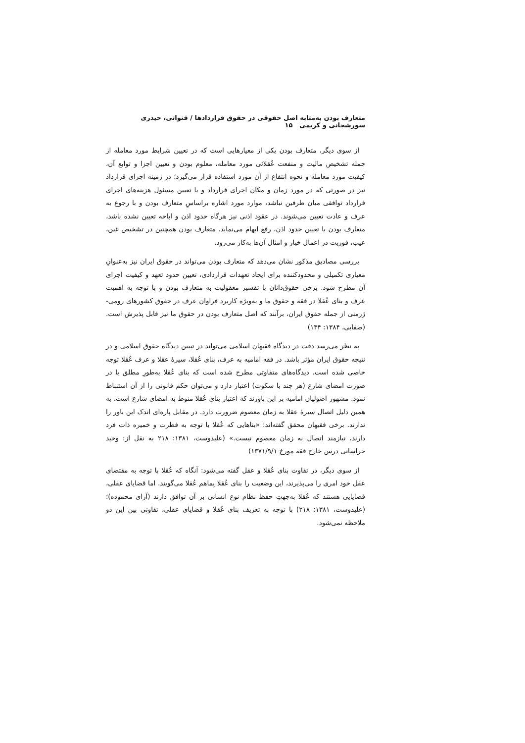متعارف بودن به‌مثابه اصل حقوقی در حقوق قراردادها / قنواتی، حیدری سورشجانی و کریمی ۱۵
از سوی دیگر، متعارف بودن یکی از معیارهایی است که در تعیین شرایط مورد معامله از جمله تشخیص مالیت و منفعت عُقلائی مورد معامله، معلوم بودن و تعیین اجزا و توابع آن، کیفیت مورد معامله و نحوه انتفاع از آن مورد استفاده قرار می‌گیرد؛ در زمینه اجرای قرارداد نیز در صورتی که در مورد زمان و مکان اجرای قرارداد و یا تعیین مسئول هزینه‌های اجرای قرارداد توافقی میان طرفین نباشد، موارد مورد اشاره براساسِ متعارف بودن و با رجوع به عرف و عادت تعیین می‌شوند. در عقود اذنی نیز هرگاه حدود اذن و اباحه تعیین نشده باشد، متعارف بودن با تعیین حدود اذن، رفع ابهام می‌نماید. متعارف بودن همچنین در تشخیص غبن، عیب، فوریت در اعمال خیار و امثال آن‌ها به‌کار می‌رود.
بررسی مصادیق مذکور نشان می‌دهد که متعارف بودن می‌تواند در حقوق ایران نیز به‌عنوانِ معیاری تکمیلی و محدودکننده برای ایجاد تعهدات قراردادی، تعیین حدود تعهد و کیفیت اجرای آن مطرح شود. برخی حقوق‌دانان با تفسیر معقولیت به متعارف بودن و با توجه به اهمیت عرف و بنای عُقلا در فقه و حقوق ما و به‌ویژه کاربرد فراوان عرف در حقوق کشورهای رومی-ژرمنی از جمله حقوق ایران، برآنند که اصل متعارف بودن در حقوق ما نیز قابل پذیرش است. (صفایی، ۱۳۸۴: ۱۴۴)
به نظر می‌رسد دقت در دیدگاه فقیهان اسلامی می‌تواند در تبیین دیدگاه حقوق اسلامی و در نتیجه حقوق ایران مؤثر باشد. در فقه امامیه به عرف، بنای عُقلا، سیرهٔ عقلا و عرف عُقلا توجه خاصی شده است. دیدگاه‌های متفاوتی مطرح شده است که بنای عُقلا به‌طورِ مطلق یا در صورت امضای شارع (هر چند با سکوت) اعتبار دارد و می‌توان حکم قانونی را از آن استنباط نمود. مشهور اصولیان امامیه بر این باورند که اعتبار بنای عُقلا منوط به امضای شارع است. به همین دلیل اتصال سیرهٔ عقلا به زمان معصوم ضرورت دارد. در مقابل پاره‌ای اندک این باور را ندارند. برخی فقیهان محقق گفته‌اند: «بناهایی که عُقلا با توجه به فطرت و خمیره ذات فرد دارند، نیازمند اتصال به زمان معصوم نیست.» (علیدوست، ۱۳۸۱: ۲۱۸ به نقل از: وحید خراسانی درس خارج فقه مورخ ۱۳۷۱/۹/۱)
از سوی دیگر، در تفاوت بنای عُقلا و عقل گفته می‌شود: آنگاه که عُقلا با توجه به مقتضای عقل خود امری را می‌پذیرند، این وضعیت را بنای عُقلا بِماهم عُقلا می‌گویند. اما قضایای عقلی، قضایایی هستند که عُقلا به‌جهتِ حفظ نظام نوع انسانی بر آن توافق دارند (آرای محموده)؛ (علیدوست، ۱۳۸۱: ۲۱۸) با توجه به تعریف بنای عُقلا و قضایای عقلی، تفاوتی بین این دو ملاحظه نمی‌شود.